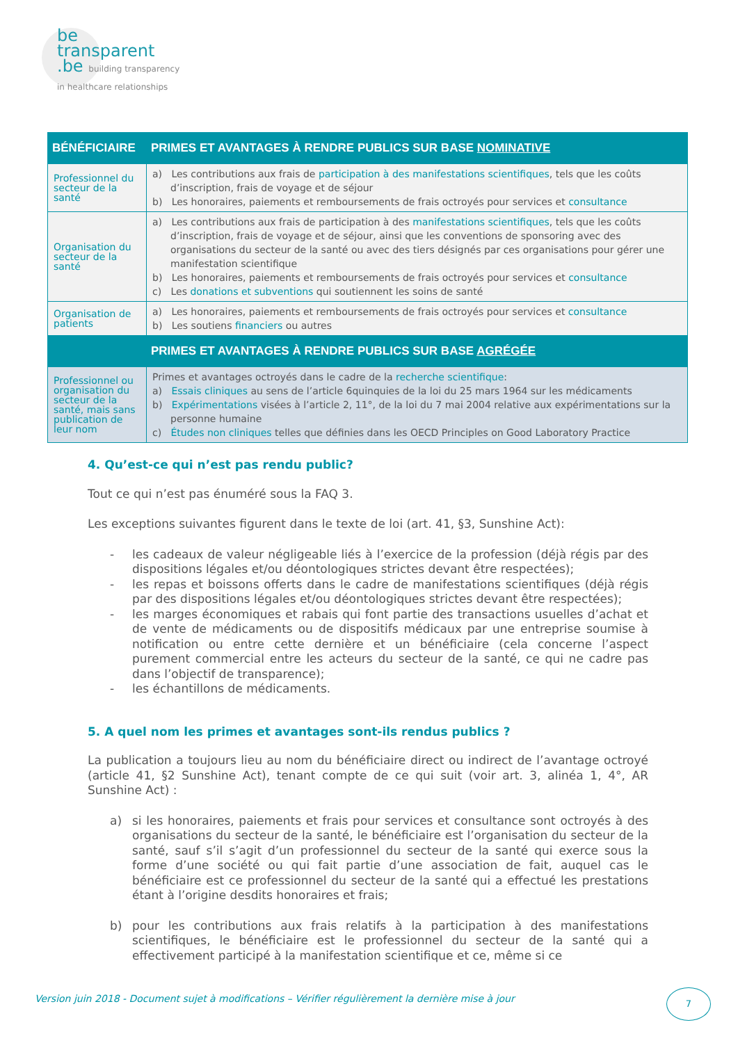be
transparent
.be building transparency
in healthcare relationships
| BÉNÉFICIAIRE | PRIMES ET AVANTAGES À RENDRE PUBLICS SUR BASE NOMINATIVE |
| --- | --- |
| Professionnel du secteur de la santé | a) Les contributions aux frais de participation à des manifestations scientifiques , tels que les coûts d’inscription, frais de voyage et de séjour b) Les honoraires, paiements et remboursements de frais octroyés pour services et consultance |
| Organisation du secteur de la santé | a) Les contributions aux frais de participation à des manifestations scientifiques , tels que les coûts d’inscription, frais de voyage et de séjour, ainsi que les conventions de sponsoring avec des organisations du secteur de la santé ou avec des tiers désignés par ces organisations pour gérer une manifestation scientifique b) Les honoraires, paiements et remboursements de frais octroyés pour services et consultance c) Les donations et subventions qui soutiennent les soins de santé |
| Organisation de patients | a) Les honoraires, paiements et remboursements de frais octroyés pour services et consultance b) Les soutiens financiers ou autres |
| | PRIMES ET AVANTAGES À RENDRE PUBLICS SUR BASE AGRÉGÉE |
| Professionnel ou organisation du secteur de la santé, mais sans publication de leur nom | Primes et avantages octroyés dans le cadre de la recherche scientifique : a) Essais cliniques au sens de l’article 6quinquies de la loi du 25 mars 1964 sur les médicaments b) Expérimentations visées à l’article 2, 11°, de la loi du 7 mai 2004 relative aux expérimentations sur la personne humaine c) Études non cliniques telles que définies dans les OECD Principles on Good Laboratory Practice |
4. Qu’est-ce qui n’est pas rendu public?
Tout ce qui n’est pas énuméré sous la FAQ 3.
Les exceptions suivantes figurent dans le texte de loi (art. 41, §3, Sunshine Act):
- les cadeaux de valeur négligeable liés à l’exercice de la profession (déjà régis par des dispositions légales et/ou déontologiques strictes devant être respectées);
- les repas et boissons offerts dans le cadre de manifestations scientifiques (déjà régis par des dispositions légales et/ou déontologiques strictes devant être respectées);
- les marges économiques et rabais qui font partie des transactions usuelles d’achat et de vente de médicaments ou de dispositifs médicaux par une entreprise soumise à notification ou entre cette dernière et un bénéficiaire (cela concerne l’aspect purement commercial entre les acteurs du secteur de la santé, ce qui ne cadre pas dans l’objectif de transparence);
- les échantillons de médicaments.
5. A quel nom les primes et avantages sont-ils rendus publics ?
La publication a toujours lieu au nom du bénéficiaire direct ou indirect de l’avantage octroyé (article 41, §2 Sunshine Act), tenant compte de ce qui suit (voir art. 3, alinéa 1, 4°, AR Sunshine Act) :
a) si les honoraires, paiements et frais pour services et consultance sont octroyés à des organisations du secteur de la santé, le bénéficiaire est l’organisation du secteur de la santé, sauf s’il s’agit d’un professionnel du secteur de la santé qui exerce sous la forme d’une société ou qui fait partie d’une association de fait, auquel cas le bénéficiaire est ce professionnel du secteur de la santé qui a effectué les prestations étant à l’origine desdits honoraires et frais;
b) pour les contributions aux frais relatifs à la participation à des manifestations scientifiques, le bénéficiaire est le professionnel du secteur de la santé qui a effectivement participé à la manifestation scientifique et ce, même si ce
Version juin 2018 - Document sujet à modifications – Vérifier régulièrement la dernière mise à jour
7